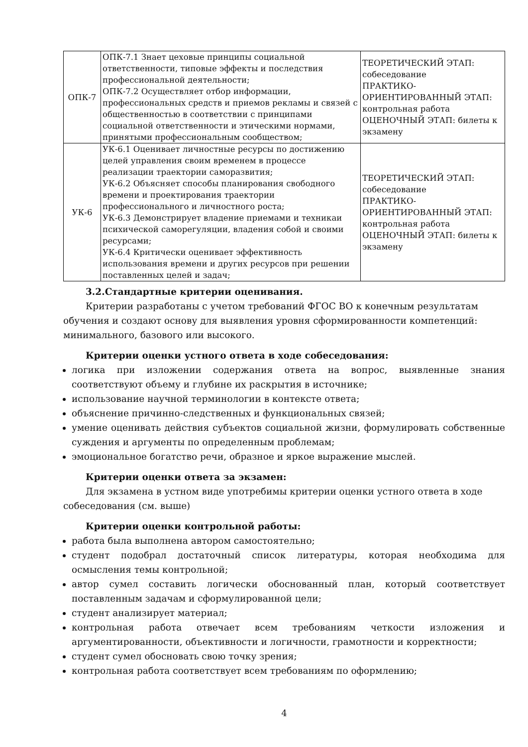| ОПК-7 | ОПК-7.1 Знает цеховые принципы социальной ответственности, типовые эффекты и последствия профессиональной деятельности; ОПК-7.2 Осуществляет отбор информации, профессиональных средств и приемов рекламы и связей с общественностью в соответствии с принципами социальной ответственности и этическими нормами, принятыми профессиональным сообществом; | ТЕОРЕТИЧЕСКИЙ ЭТАП: собеседование ПРАКТИКО-ОРИЕНТИРОВАННЫЙ ЭТАП: контрольная работа ОЦЕНОЧНЫЙ ЭТАП: билеты к экзамену |
| УК-6 | УК-6.1 Оценивает личностные ресурсы по достижению целей управления своим временем в процессе реализации траектории саморазвития; УК-6.2 Объясняет способы планирования свободного времени и проектирования траектории профессионального и личностного роста; УК-6.3 Демонстрирует владение приемами и техникаи психической саморегуляции, владения собой и своими ресурсами; УК-6.4 Критически оценивает эффективность использования времени и других ресурсов при решении поставленных целей и задач; | ТЕОРЕТИЧЕСКИЙ ЭТАП: собеседование ПРАКТИКО-ОРИЕНТИРОВАННЫЙ ЭТАП: контрольная работа ОЦЕНОЧНЫЙ ЭТАП: билеты к экзамену |
3.2.Стандартные критерии оценивания.
Критерии разработаны с учетом требований ФГОС ВО к конечным результатам обучения и создают основу для выявления уровня сформированности компетенций: минимального, базового или высокого.
Критерии оценки устного ответа в ходе собеседования:
логика при изложении содержания ответа на вопрос, выявленные знания соответствуют объему и глубине их раскрытия в источнике;
использование научной терминологии в контексте ответа;
объяснение причинно-следственных и функциональных связей;
умение оценивать действия субъектов социальной жизни, формулировать собственные суждения и аргументы по определенным проблемам;
эмоциональное богатство речи, образное и яркое выражение мыслей.
Критерии оценки ответа за экзамен:
Для экзамена в устном виде употребимы критерии оценки устного ответа в ходе собеседования (см. выше)
Критерии оценки контрольной работы:
работа была выполнена автором самостоятельно;
студент подобрал достаточный список литературы, которая необходима для осмысления темы контрольной;
автор сумел составить логически обоснованный план, который соответствует поставленным задачам и сформулированной цели;
студент анализирует материал;
контрольная работа отвечает всем требованиям четкости изложения и аргументированности, объективности и логичности, грамотности и корректности;
студент сумел обосновать свою точку зрения;
контрольная работа соответствует всем требованиям по оформлению;
4